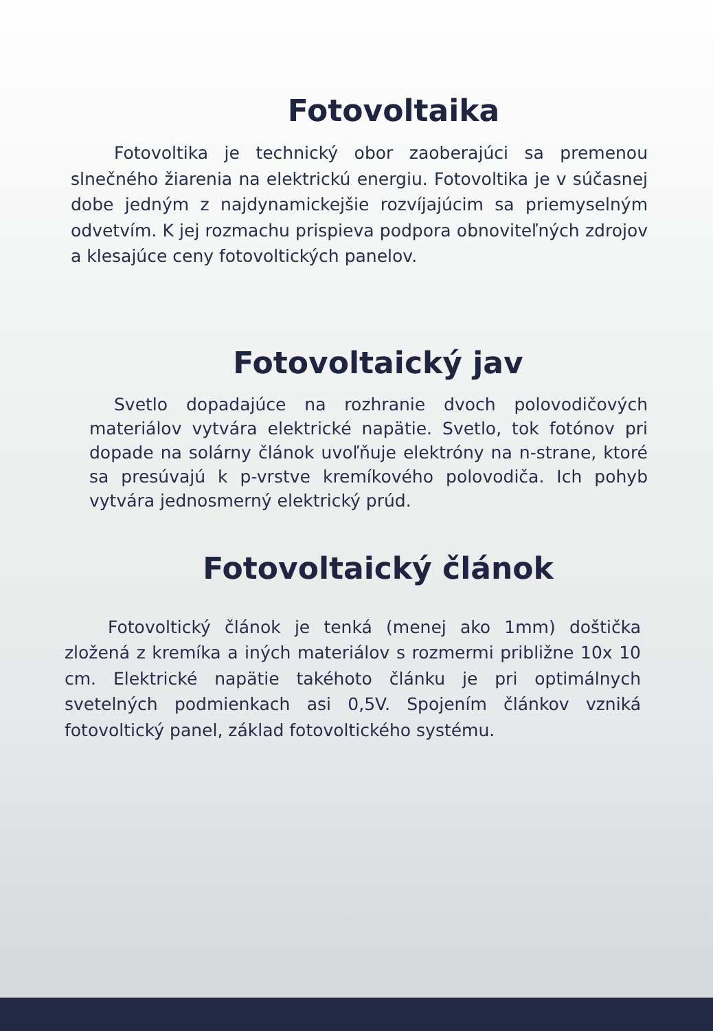Fotovoltaika
Fotovoltika je technický obor zaoberajúci sa premenou slnečného žiarenia na elektrickú energiu. Fotovoltika je v súčasnej dobe jedným z najdynamickejšie rozvíjajúcim sa priemyselným odvetvím. K jej rozmachu prispieva podpora obnoviteľných zdrojov a klesajúce ceny fotovoltických panelov.
Fotovoltaický jav
Svetlo dopadajúce na rozhranie dvoch polovodičových materiálov vytvára elektrické napätie. Svetlo, tok fotónov pri dopade na solárny článok uvoľňuje elektróny na n-strane, ktoré sa presúvajú k p-vrstve kremíkového polovodiča. Ich pohyb vytvára jednosmerný elektrický prúd.
Fotovoltaický článok
Fotovoltický článok je tenká (menej ako 1mm) doštička zložená z kremíka a iných materiálov s rozmermi približne 10x 10 cm. Elektrické napätie takéhoto článku je pri optimálnych svetelných podmienkach asi 0,5V. Spojením článkov vzniká fotovoltický panel, základ fotovoltického systému.